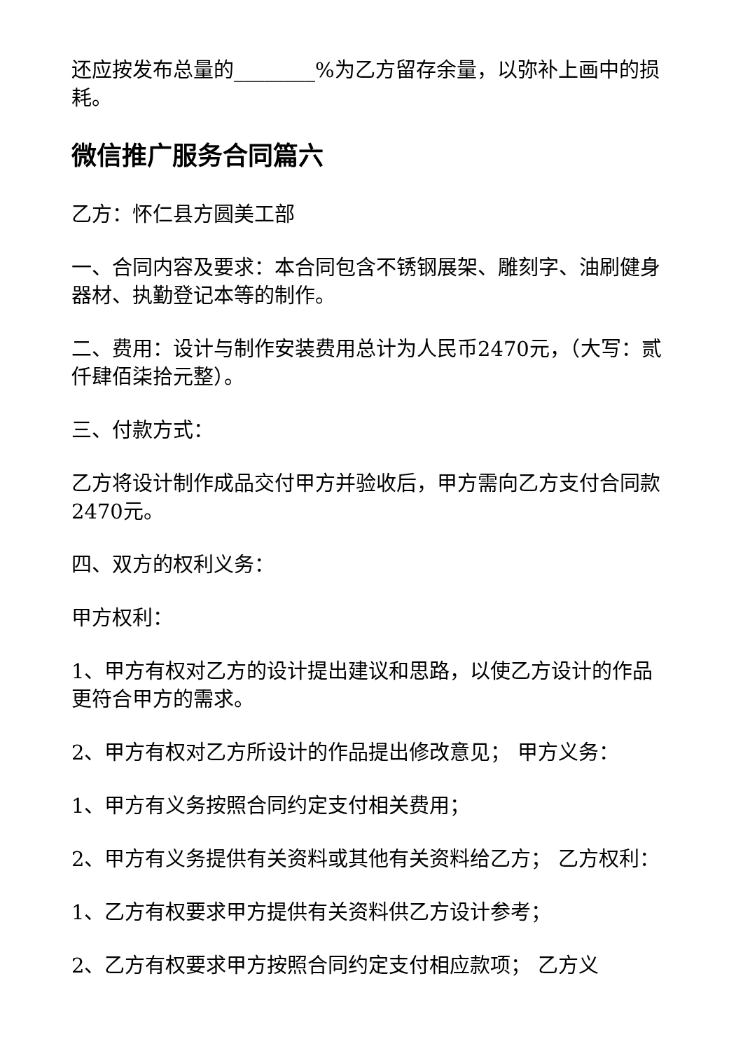还应按发布总量的________%为乙方留存余量，以弥补上画中的损耗。
微信推广服务合同篇六
乙方：怀仁县方圆美工部
一、合同内容及要求：本合同包含不锈钢展架、雕刻字、油刷健身器材、执勤登记本等的制作。
二、费用：设计与制作安装费用总计为人民币2470元，（大写：贰仟肆佰柒拾元整）。
三、付款方式：
乙方将设计制作成品交付甲方并验收后，甲方需向乙方支付合同款2470元。
四、双方的权利义务：
甲方权利：
1、甲方有权对乙方的设计提出建议和思路，以使乙方设计的作品更符合甲方的需求。
2、甲方有权对乙方所设计的作品提出修改意见； 甲方义务：
1、甲方有义务按照合同约定支付相关费用；
2、甲方有义务提供有关资料或其他有关资料给乙方； 乙方权利：
1、乙方有权要求甲方提供有关资料供乙方设计参考；
2、乙方有权要求甲方按照合同约定支付相应款项； 乙方义